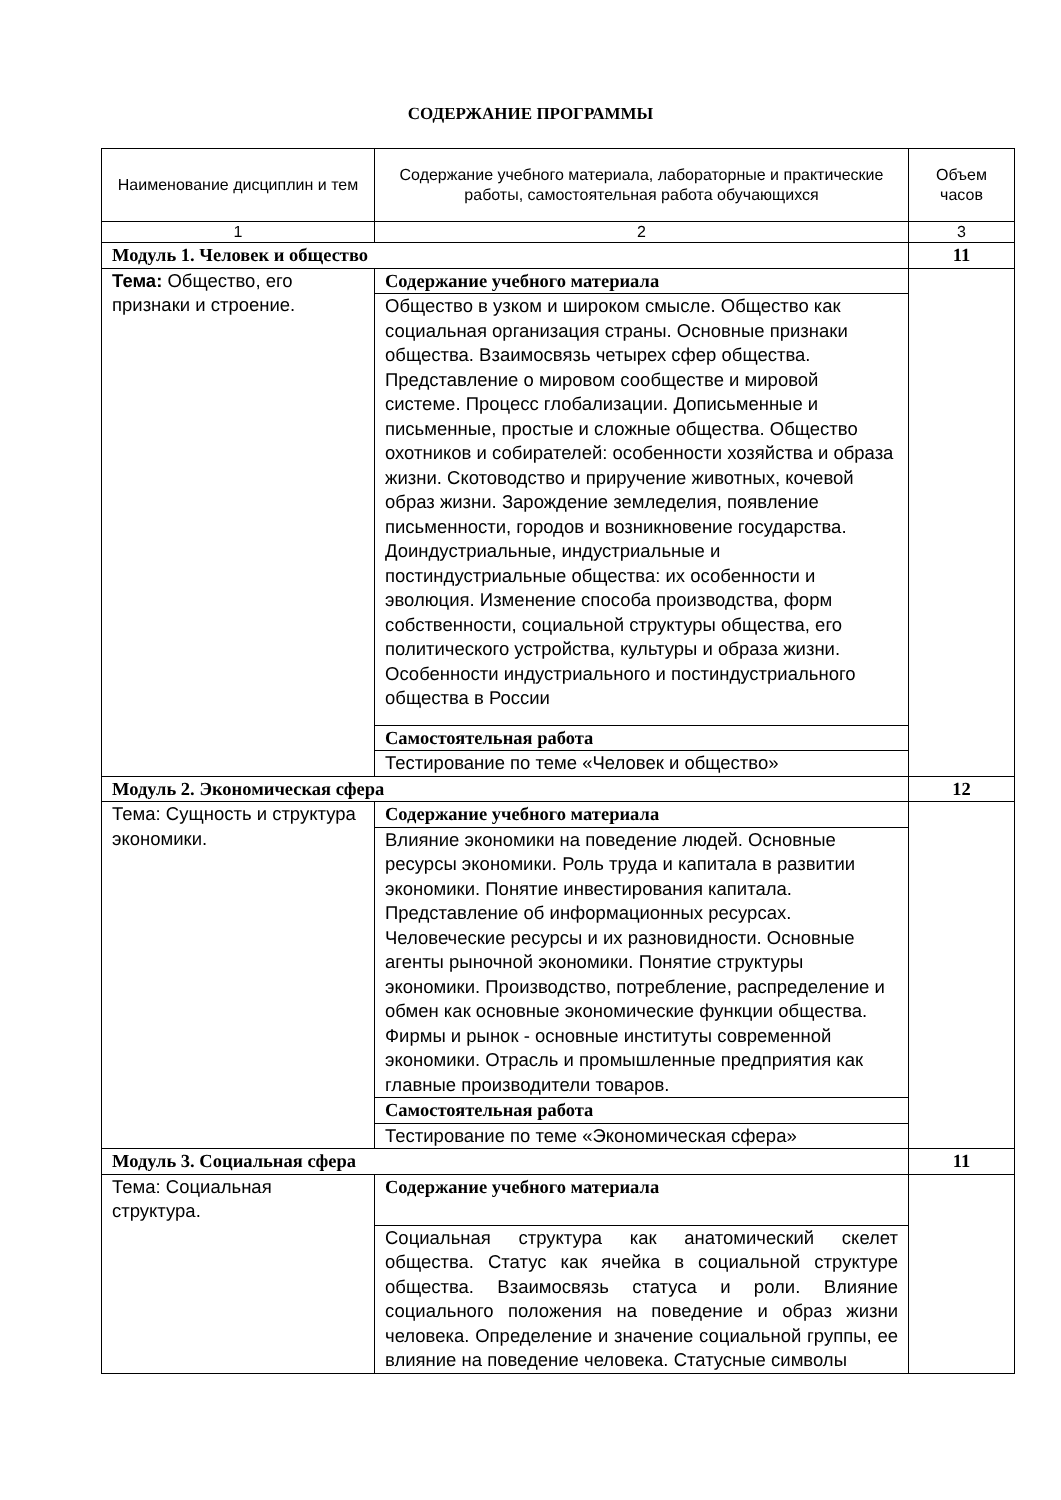СОДЕРЖАНИЕ ПРОГРАММЫ
| Наименование дисциплин и тем | Содержание учебного материала, лабораторные и практические работы, самостоятельная работа обучающихся | Объем часов |
| --- | --- | --- |
| 1 | 2 | 3 |
| Модуль 1. Человек и общество | | 11 |
| Тема: Общество, его признаки и строение. | Содержание учебного материала | |
| | Общество в узком и широком смысле. Общество как социальная организация страны. Основные признаки общества. Взаимосвязь четырех сфер общества. Представление о мировом сообществе и мировой системе. Процесс глобализации. Дописьменные и письменные, простые и сложные общества. Общество охотников и собирателей: особенности хозяйства и образа жизни. Скотоводство и приручение животных, кочевой образ жизни. Зарождение земледелия, появление письменности, городов и возникновение государства. Доиндустриальные, индустриальные и постиндустриальные общества: их особенности и эволюция. Изменение способа производства, форм собственности, социальной структуры общества, его политического устройства, культуры и образа жизни. Особенности индустриального и постиндустриального общества в России | |
| | Самостоятельная работа | |
| | Тестирование по теме «Человек и общество» | |
| Модуль 2. Экономическая сфера | | 12 |
| Тема: Сущность и структура экономики. | Содержание учебного материала | |
| | Влияние экономики на поведение людей. Основные ресурсы экономики. Роль труда и капитала в развитии экономики. Понятие инвестирования капитала. Представление об информационных ресурсах. Человеческие ресурсы и их разновидности. Основные агенты рыночной экономики. Понятие структуры экономики. Производство, потребление, распределение и обмен как основные экономические функции общества. Фирмы и рынок - основные институты современной экономики. Отрасль и промышленные предприятия как главные производители товаров. | |
| | Самостоятельная работа | |
| | Тестирование по теме «Экономическая сфера» | |
| Модуль 3. Социальная сфера | | 11 |
| Тема: Социальная структура. | Содержание учебного материала | |
| | Социальная структура как анатомический скелет общества. Статус как ячейка в социальной структуре общества. Взаимосвязь статуса и роли. Влияние социального положения на поведение и образ жизни человека. Определение и значение социальной группы, ее влияние на поведение человека. Статусные символы | |